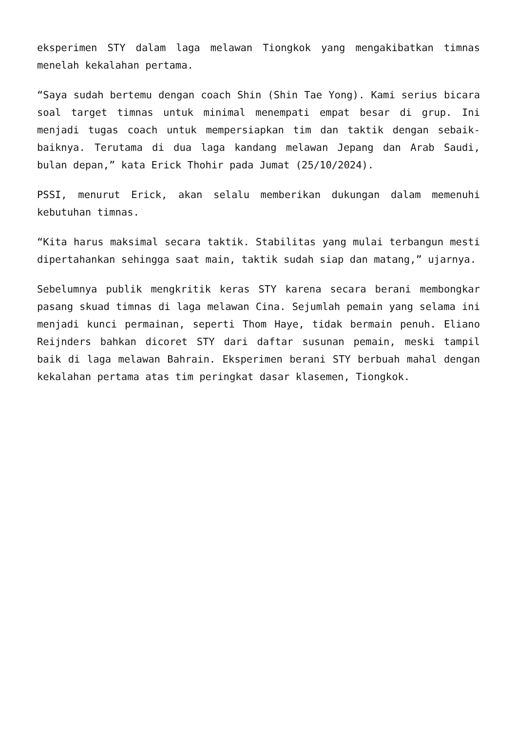eksperimen STY dalam laga melawan Tiongkok yang mengakibatkan timnas menelah kekalahan pertama.
“Saya sudah bertemu dengan coach Shin (Shin Tae Yong). Kami serius bicara soal target timnas untuk minimal menempati empat besar di grup. Ini menjadi tugas coach untuk mempersiapkan tim dan taktik dengan sebaik-baiknya. Terutama di dua laga kandang melawan Jepang dan Arab Saudi, bulan depan,” kata Erick Thohir pada Jumat (25/10/2024).
PSSI, menurut Erick, akan selalu memberikan dukungan dalam memenuhi kebutuhan timnas.
“Kita harus maksimal secara taktik. Stabilitas yang mulai terbangun mesti dipertahankan sehingga saat main, taktik sudah siap dan matang,” ujarnya.
Sebelumnya publik mengkritik keras STY karena secara berani membongkar pasang skuad timnas di laga melawan Cina. Sejumlah pemain yang selama ini menjadi kunci permainan, seperti Thom Haye, tidak bermain penuh. Eliano Reijnders bahkan dicoret STY dari daftar susunan pemain, meski tampil baik di laga melawan Bahrain. Eksperimen berani STY berbuah mahal dengan kekalahan pertama atas tim peringkat dasar klasemen, Tiongkok.